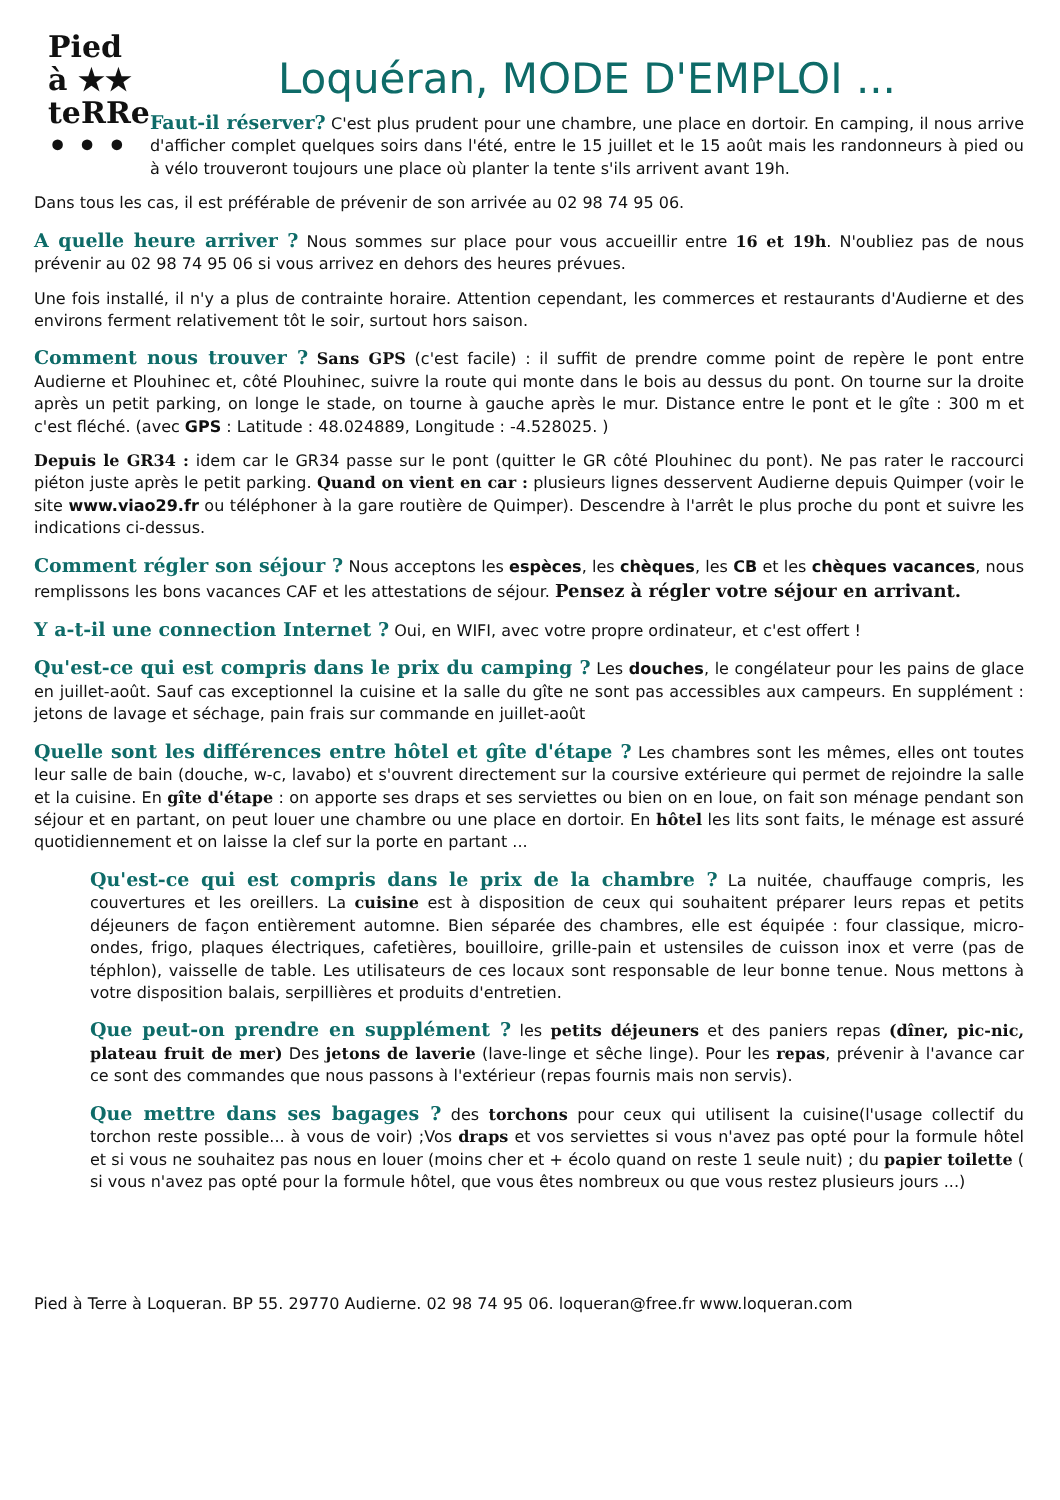Pied
à ★★
teRRe
• • •
Loquéran, MODE D'EMPLOI ...
Faut-il réserver? C'est plus prudent pour une chambre, une place en dortoir. En camping, il nous arrive d'afficher complet quelques soirs dans l'été, entre le 15 juillet et le 15 août mais les randonneurs à pied ou à vélo trouveront toujours une place où planter la tente s'ils arrivent avant 19h.
Dans tous les cas, il est préférable de prévenir de son arrivée au 02 98 74 95 06.
A quelle heure arriver ? Nous sommes sur place pour vous accueillir entre 16 et 19h. N'oubliez pas de nous prévenir au 02 98 74 95 06 si vous arrivez en dehors des heures prévues.
Une fois installé, il n'y a plus de contrainte horaire. Attention cependant, les commerces et restaurants d'Audierne et des environs ferment relativement tôt le soir, surtout hors saison.
Comment nous trouver ? Sans GPS (c'est facile) : il suffit de prendre comme point de repère le pont entre Audierne et Plouhinec et, côté Plouhinec, suivre la route qui monte dans le bois au dessus du pont. On tourne sur la droite après un petit parking, on longe le stade, on tourne à gauche après le mur. Distance entre le pont et le gîte : 300 m et c'est fléché. (avec GPS : Latitude : 48.024889, Longitude : -4.528025. )
Depuis le GR34 : idem car le GR34 passe sur le pont (quitter le GR côté Plouhinec du pont). Ne pas rater le raccourci piéton juste après le petit parking. Quand on vient en car : plusieurs lignes desservent Audierne depuis Quimper (voir le site www.viao29.fr ou téléphoner à la gare routière de Quimper). Descendre à l'arrêt le plus proche du pont et suivre les indications ci-dessus.
Comment régler son séjour ? Nous acceptons les espèces, les chèques, les CB et les chèques vacances, nous remplissons les bons vacances CAF et les attestations de séjour. Pensez à régler votre séjour en arrivant.
Y a-t-il une connection Internet ? Oui, en WIFI, avec votre propre ordinateur, et c'est offert !
Qu'est-ce qui est compris dans le prix du camping ? Les douches, le congélateur pour les pains de glace en juillet-août. Sauf cas exceptionnel la cuisine et la salle du gîte ne sont pas accessibles aux campeurs. En supplément : jetons de lavage et séchage, pain frais sur commande en juillet-août
Quelle sont les différences entre hôtel et gîte d'étape ? Les chambres sont les mêmes, elles ont toutes leur salle de bain (douche, w-c, lavabo) et s'ouvrent directement sur la coursive extérieure qui permet de rejoindre la salle et la cuisine. En gîte d'étape : on apporte ses draps et ses serviettes ou bien on en loue, on fait son ménage pendant son séjour et en partant, on peut louer une chambre ou une place en dortoir. En hôtel les lits sont faits, le ménage est assuré quotidiennement et on laisse la clef sur la porte en partant ...
Qu'est-ce qui est compris dans le prix de la chambre ? La nuitée, chauffauge compris, les couvertures et les oreillers. La cuisine est à disposition de ceux qui souhaitent préparer leurs repas et petits déjeuners de façon entièrement automne. Bien séparée des chambres, elle est équipée : four classique, micro-ondes, frigo, plaques électriques, cafetières, bouilloire, grille-pain et ustensiles de cuisson inox et verre (pas de téphlon), vaisselle de table. Les utilisateurs de ces locaux sont responsable de leur bonne tenue. Nous mettons à votre disposition balais, serpillières et produits d'entretien.
Que peut-on prendre en supplément ? les petits déjeuners et des paniers repas (dîner, pic-nic, plateau fruit de mer) Des jetons de laverie (lave-linge et sêche linge). Pour les repas, prévenir à l'avance car ce sont des commandes que nous passons à l'extérieur (repas fournis mais non servis).
Que mettre dans ses bagages ? des torchons pour ceux qui utilisent la cuisine(l'usage collectif du torchon reste possible... à vous de voir) ;Vos draps et vos serviettes si vous n'avez pas opté pour la formule hôtel et si vous ne souhaitez pas nous en louer (moins cher et + écolo quand on reste 1 seule nuit) ; du papier toilette ( si vous n'avez pas opté pour la formule hôtel, que vous êtes nombreux ou que vous restez plusieurs jours ...)
Pied à Terre à Loqueran. BP 55. 29770 Audierne. 02 98 74 95 06. loqueran@free.fr www.loqueran.com